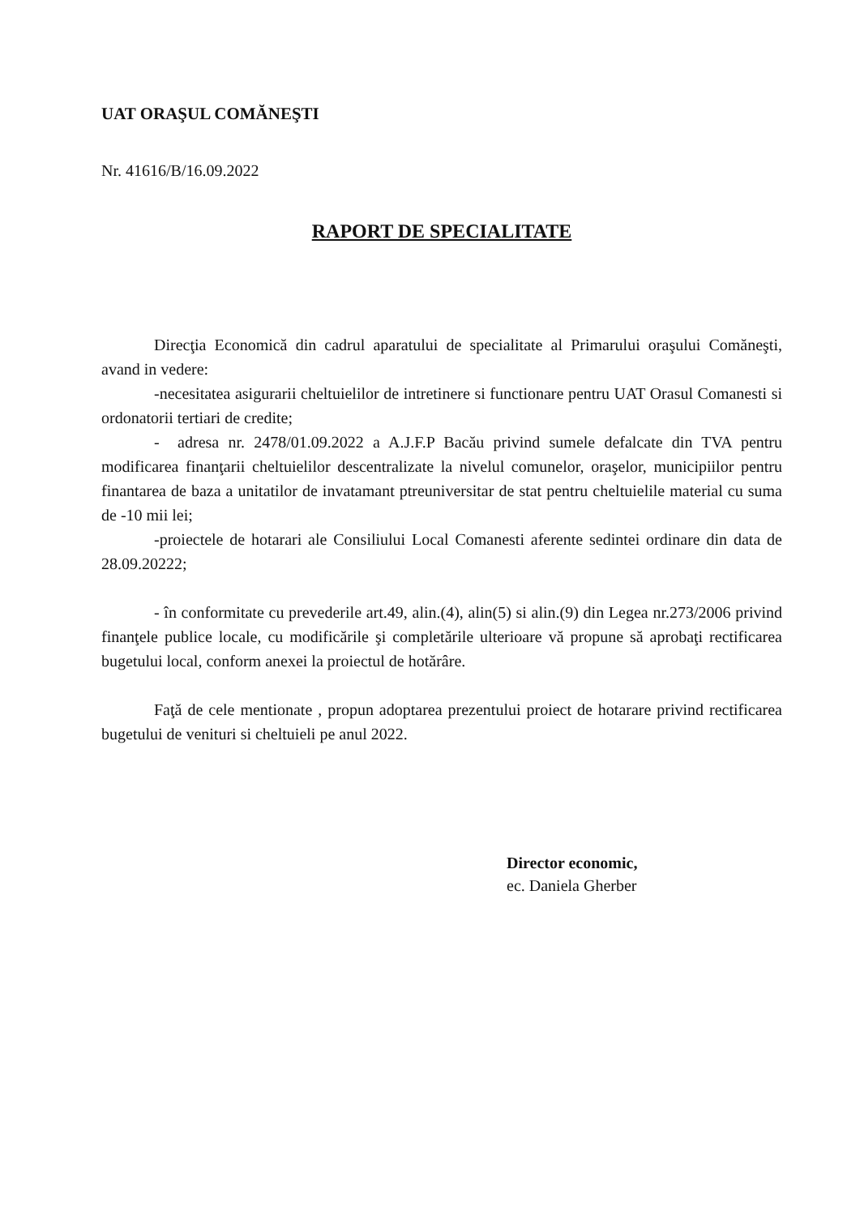UAT ORAŞUL COMĂNEŞTI
Nr. 41616/B/16.09.2022
RAPORT DE SPECIALITATE
Direcţia Economică din cadrul aparatului de specialitate al Primarului oraşului Comăneşti, avand in vedere:
-necesitatea asigurarii cheltuielilor de intretinere si functionare pentru UAT Orasul Comanesti si ordonatorii tertiari de credite;
- adresa nr. 2478/01.09.2022 a A.J.F.P Bacău privind sumele defalcate din TVA pentru modificarea finanţarii cheltuielilor descentralizate la nivelul comunelor, oraşelor, municipiilor pentru finantarea de baza a unitatilor de invatamant ptreuniversitar de stat pentru cheltuielile material cu suma de -10 mii lei;
-proiectele de hotarari ale Consiliului Local Comanesti aferente sedintei ordinare din data de 28.09.20222;
- în conformitate cu prevederile art.49, alin.(4), alin(5) si alin.(9) din Legea nr.273/2006 privind finanţele publice locale, cu modificările şi completările ulterioare vă propune să aprobaţi rectificarea bugetului local, conform anexei la proiectul de hotărâre.
Faţă de cele mentionate , propun adoptarea prezentului proiect de hotarare privind rectificarea bugetului de venituri si cheltuieli pe anul 2022.
Director economic,
ec. Daniela Gherber